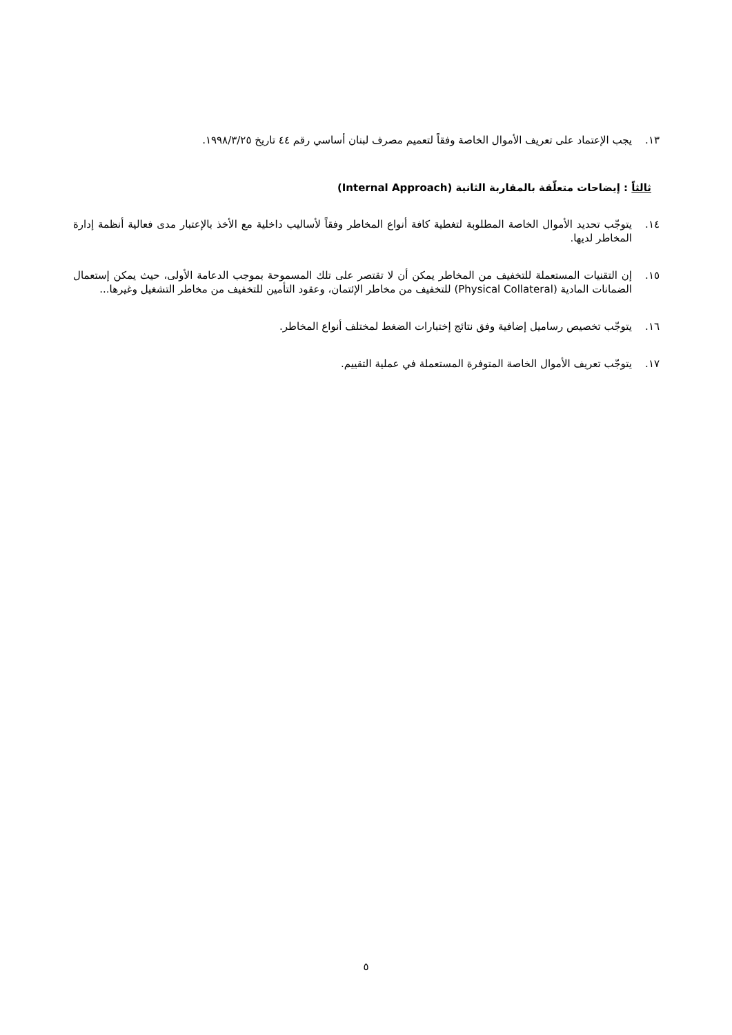١٣. يجب الإعتماد على تعريف الأموال الخاصة وفقاً لتعميم مصرف لبنان أساسي رقم ٤٤ تاريخ ١٩٩٨/٣/٢٥.
ثالثاً : إيضاحات متعلّقة بالمقاربة الثانية (Internal Approach)
١٤. يتوجّب تحديد الأموال الخاصة المطلوبة لتغطية كافة أنواع المخاطر وفقاً لأساليب داخلية مع الأخذ بالإعتبار مدى فعالية أنظمة إدارة المخاطر لديها.
١٥. إن التقنيات المستعملة للتخفيف من المخاطر يمكن أن لا تقتصر على تلك المسموحة بموجب الدعامة الأولى، حيث يمكن إستعمال الضمانات المادية (Physical Collateral) للتخفيف من مخاطر الإئتمان، وعقود التأمين للتخفيف من مخاطر التشغيل وغيرها...
١٦. يتوجّب تخصيص رساميل إضافية وفق نتائج إختبارات الضغط لمختلف أنواع المخاطر.
١٧. يتوجّب تعريف الأموال الخاصة المتوفرة المستعملة في عملية التقييم.
٥